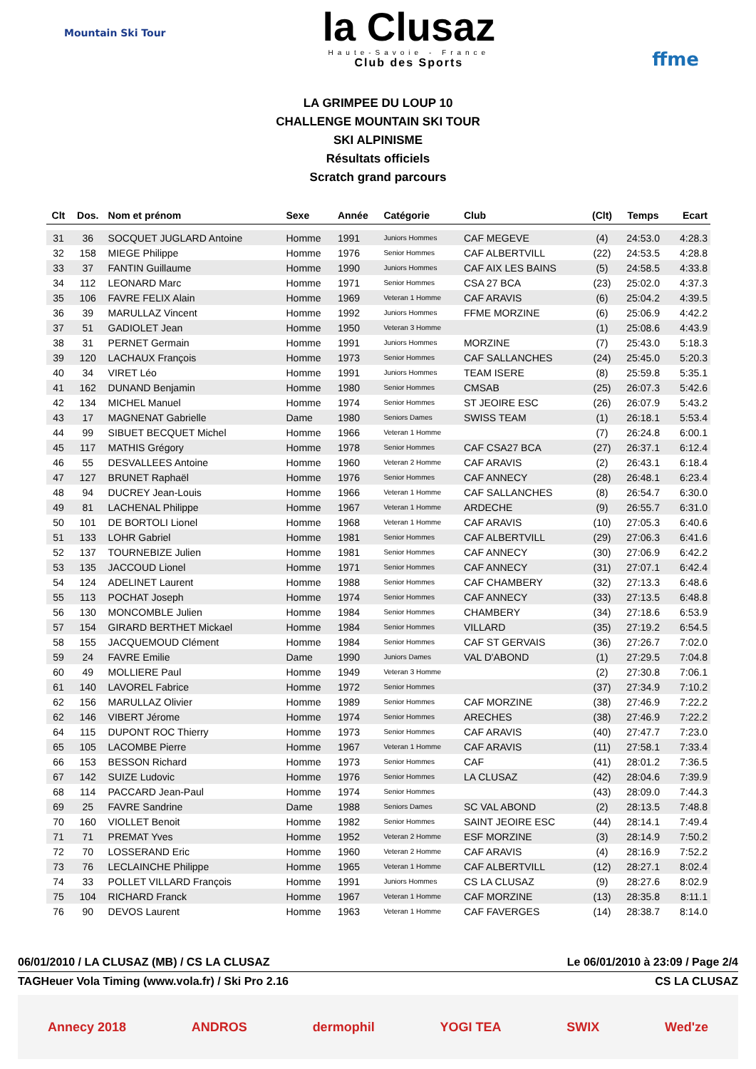Mountain Ski Tour
la Clusaz
Haute-Savoie - France
Club des Sports
ffme
LA GRIMPEE DU LOUP 10
CHALLENGE MOUNTAIN SKI TOUR
SKI ALPINISME
Résultats officiels
Scratch grand parcours
| Clt | Dos. | Nom et prénom | Sexe | Année | Catégorie | Club | (Clt) | Temps | Ecart |
| --- | --- | --- | --- | --- | --- | --- | --- | --- | --- |
| 31 | 36 | SOCQUET JUGLARD Antoine | Homme | 1991 | Juniors Hommes | CAF MEGEVE | (4) | 24:53.0 | 4:28.3 |
| 32 | 158 | MIEGE Philippe | Homme | 1976 | Senior Hommes | CAF ALBERTVILL | (22) | 24:53.5 | 4:28.8 |
| 33 | 37 | FANTIN Guillaume | Homme | 1990 | Juniors Hommes | CAF AIX LES BAINS | (5) | 24:58.5 | 4:33.8 |
| 34 | 112 | LEONARD Marc | Homme | 1971 | Senior Hommes | CSA 27 BCA | (23) | 25:02.0 | 4:37.3 |
| 35 | 106 | FAVRE FELIX Alain | Homme | 1969 | Veteran 1 Homme | CAF ARAVIS | (6) | 25:04.2 | 4:39.5 |
| 36 | 39 | MARULLAZ Vincent | Homme | 1992 | Juniors Hommes | FFME MORZINE | (6) | 25:06.9 | 4:42.2 |
| 37 | 51 | GADIOLET Jean | Homme | 1950 | Veteran 3 Homme | | (1) | 25:08.6 | 4:43.9 |
| 38 | 31 | PERNET Germain | Homme | 1991 | Juniors Hommes | MORZINE | (7) | 25:43.0 | 5:18.3 |
| 39 | 120 | LACHAUX François | Homme | 1973 | Senior Hommes | CAF SALLANCHES | (24) | 25:45.0 | 5:20.3 |
| 40 | 34 | VIRET Léo | Homme | 1991 | Juniors Hommes | TEAM ISERE | (8) | 25:59.8 | 5:35.1 |
| 41 | 162 | DUNAND Benjamin | Homme | 1980 | Senior Hommes | CMSAB | (25) | 26:07.3 | 5:42.6 |
| 42 | 134 | MICHEL Manuel | Homme | 1974 | Senior Hommes | ST JEOIRE ESC | (26) | 26:07.9 | 5:43.2 |
| 43 | 17 | MAGNENAT Gabrielle | Dame | 1980 | Seniors Dames | SWISS TEAM | (1) | 26:18.1 | 5:53.4 |
| 44 | 99 | SIBUET BECQUET Michel | Homme | 1966 | Veteran 1 Homme | | (7) | 26:24.8 | 6:00.1 |
| 45 | 117 | MATHIS Grégory | Homme | 1978 | Senior Hommes | CAF CSA27 BCA | (27) | 26:37.1 | 6:12.4 |
| 46 | 55 | DESVALLEES Antoine | Homme | 1960 | Veteran 2 Homme | CAF ARAVIS | (2) | 26:43.1 | 6:18.4 |
| 47 | 127 | BRUNET Raphaël | Homme | 1976 | Senior Hommes | CAF ANNECY | (28) | 26:48.1 | 6:23.4 |
| 48 | 94 | DUCREY Jean-Louis | Homme | 1966 | Veteran 1 Homme | CAF SALLANCHES | (8) | 26:54.7 | 6:30.0 |
| 49 | 81 | LACHENAL Philippe | Homme | 1967 | Veteran 1 Homme | ARDECHE | (9) | 26:55.7 | 6:31.0 |
| 50 | 101 | DE BORTOLI Lionel | Homme | 1968 | Veteran 1 Homme | CAF ARAVIS | (10) | 27:05.3 | 6:40.6 |
| 51 | 133 | LOHR Gabriel | Homme | 1981 | Senior Hommes | CAF ALBERTVILL | (29) | 27:06.3 | 6:41.6 |
| 52 | 137 | TOURNEBIZE Julien | Homme | 1981 | Senior Hommes | CAF ANNECY | (30) | 27:06.9 | 6:42.2 |
| 53 | 135 | JACCOUD Lionel | Homme | 1971 | Senior Hommes | CAF ANNECY | (31) | 27:07.1 | 6:42.4 |
| 54 | 124 | ADELINET Laurent | Homme | 1988 | Senior Hommes | CAF CHAMBERY | (32) | 27:13.3 | 6:48.6 |
| 55 | 113 | POCHAT Joseph | Homme | 1974 | Senior Hommes | CAF ANNECY | (33) | 27:13.5 | 6:48.8 |
| 56 | 130 | MONCOMBLE Julien | Homme | 1984 | Senior Hommes | CHAMBERY | (34) | 27:18.6 | 6:53.9 |
| 57 | 154 | GIRARD BERTHET Mickael | Homme | 1984 | Senior Hommes | VILLARD | (35) | 27:19.2 | 6:54.5 |
| 58 | 155 | JACQUEMOUD Clément | Homme | 1984 | Senior Hommes | CAF ST GERVAIS | (36) | 27:26.7 | 7:02.0 |
| 59 | 24 | FAVRE Emilie | Dame | 1990 | Juniors Dames | VAL D'ABOND | (1) | 27:29.5 | 7:04.8 |
| 60 | 49 | MOLLIERE Paul | Homme | 1949 | Veteran 3 Homme | | (2) | 27:30.8 | 7:06.1 |
| 61 | 140 | LAVOREL Fabrice | Homme | 1972 | Senior Hommes | | (37) | 27:34.9 | 7:10.2 |
| 62 | 156 | MARULLAZ Olivier | Homme | 1989 | Senior Hommes | CAF MORZINE | (38) | 27:46.9 | 7:22.2 |
| 62 | 146 | VIBERT Jérome | Homme | 1974 | Senior Hommes | ARECHES | (38) | 27:46.9 | 7:22.2 |
| 64 | 115 | DUPONT ROC Thierry | Homme | 1973 | Senior Hommes | CAF ARAVIS | (40) | 27:47.7 | 7:23.0 |
| 65 | 105 | LACOMBE Pierre | Homme | 1967 | Veteran 1 Homme | CAF ARAVIS | (11) | 27:58.1 | 7:33.4 |
| 66 | 153 | BESSON Richard | Homme | 1973 | Senior Hommes | CAF | (41) | 28:01.2 | 7:36.5 |
| 67 | 142 | SUIZE Ludovic | Homme | 1976 | Senior Hommes | LA CLUSAZ | (42) | 28:04.6 | 7:39.9 |
| 68 | 114 | PACCARD Jean-Paul | Homme | 1974 | Senior Hommes | | (43) | 28:09.0 | 7:44.3 |
| 69 | 25 | FAVRE Sandrine | Dame | 1988 | Seniors Dames | SC VAL ABOND | (2) | 28:13.5 | 7:48.8 |
| 70 | 160 | VIOLLET Benoit | Homme | 1982 | Senior Hommes | SAINT JEOIRE ESC | (44) | 28:14.1 | 7:49.4 |
| 71 | 71 | PREMAT Yves | Homme | 1952 | Veteran 2 Homme | ESF MORZINE | (3) | 28:14.9 | 7:50.2 |
| 72 | 70 | LOSSERAND Eric | Homme | 1960 | Veteran 2 Homme | CAF ARAVIS | (4) | 28:16.9 | 7:52.2 |
| 73 | 76 | LECLAINCHE Philippe | Homme | 1965 | Veteran 1 Homme | CAF ALBERTVILL | (12) | 28:27.1 | 8:02.4 |
| 74 | 33 | POLLET VILLARD François | Homme | 1991 | Juniors Hommes | CS LA CLUSAZ | (9) | 28:27.6 | 8:02.9 |
| 75 | 104 | RICHARD Franck | Homme | 1967 | Veteran 1 Homme | CAF MORZINE | (13) | 28:35.8 | 8:11.1 |
| 76 | 90 | DEVOS Laurent | Homme | 1963 | Veteran 1 Homme | CAF FAVERGES | (14) | 28:38.7 | 8:14.0 |
06/01/2010 / LA CLUSAZ (MB) / CS LA CLUSAZ Le 06/01/2010 à 23:09 / Page 2/4
TAGHeuer Vola Timing (www.vola.fr) / Ski Pro 2.16 CS LA CLUSAZ
Annecy 2018 ANDROS dermophil YOGI TEA SWIX Wed'ze